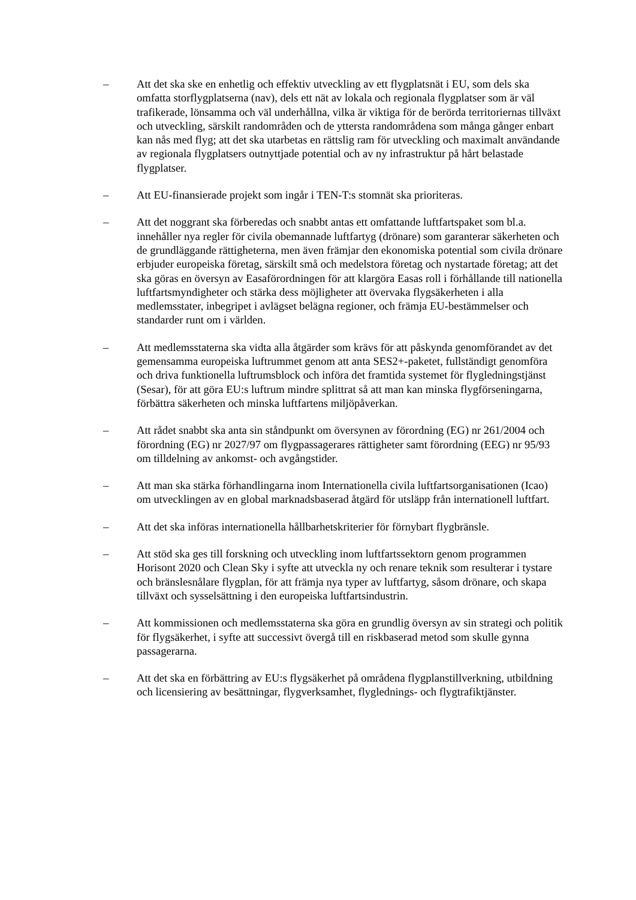– Att det ska ske en enhetlig och effektiv utveckling av ett flygplatsnät i EU, som dels ska omfatta storflygplatserna (nav), dels ett nät av lokala och regionala flygplatser som är väl trafikerade, lönsamma och väl underhållna, vilka är viktiga för de berörda territoriernas tillväxt och utveckling, särskilt randområden och de yttersta randområdena som många gånger enbart kan nås med flyg; att det ska utarbetas en rättslig ram för utveckling och maximalt användande av regionala flygplatsers outnyttjade potential och av ny infrastruktur på hårt belastade flygplatser.
– Att EU-finansierade projekt som ingår i TEN-T:s stomnät ska prioriteras.
– Att det noggrant ska förberedas och snabbt antas ett omfattande luftfartspaket som bl.a. innehåller nya regler för civila obemannade luftfartyg (drönare) som garanterar säkerheten och de grundläggande rättigheterna, men även främjar den ekonomiska potential som civila drönare erbjuder europeiska företag, särskilt små och medelstora företag och nystartade företag; att det ska göras en översyn av Easaförordningen för att klargöra Easas roll i förhållande till nationella luftfartsmyndigheter och stärka dess möjligheter att övervaka flygsäkerheten i alla medlemsstater, inbegripet i avlägset belägna regioner, och främja EU-bestämmelser och standarder runt om i världen.
– Att medlemsstaterna ska vidta alla åtgärder som krävs för att påskynda genomförandet av det gemensamma europeiska luftrummet genom att anta SES2+-paketet, fullständigt genomföra och driva funktionella luftrumsblock och införa det framtida systemet för flygledningstjänst (Sesar), för att göra EU:s luftrum mindre splittrat så att man kan minska flygförseningarna, förbättra säkerheten och minska luftfartens miljöpåverkan.
– Att rådet snabbt ska anta sin ståndpunkt om översynen av förordning (EG) nr 261/2004 och förordning (EG) nr 2027/97 om flygpassagerares rättigheter samt förordning (EEG) nr 95/93 om tilldelning av ankomst- och avgångstider.
– Att man ska stärka förhandlingarna inom Internationella civila luftfartsorganisationen (Icao) om utvecklingen av en global marknadsbaserad åtgärd för utsläpp från internationell luftfart.
– Att det ska införas internationella hållbarhetskriterier för förnybart flygbränsle.
– Att stöd ska ges till forskning och utveckling inom luftfartssektorn genom programmen Horisont 2020 och Clean Sky i syfte att utveckla ny och renare teknik som resulterar i tystare och bränslesnålare flygplan, för att främja nya typer av luftfartyg, såsom drönare, och skapa tillväxt och sysselsättning i den europeiska luftfartsindustrin.
– Att kommissionen och medlemsstaterna ska göra en grundlig översyn av sin strategi och politik för flygsäkerhet, i syfte att successivt övergå till en riskbaserad metod som skulle gynna passagerarna.
– Att det ska en förbättring av EU:s flygsäkerhet på områdena flygplanstillverkning, utbildning och licensiering av besättningar, flygverksamhet, flyglednings- och flygtrafiktjänster.